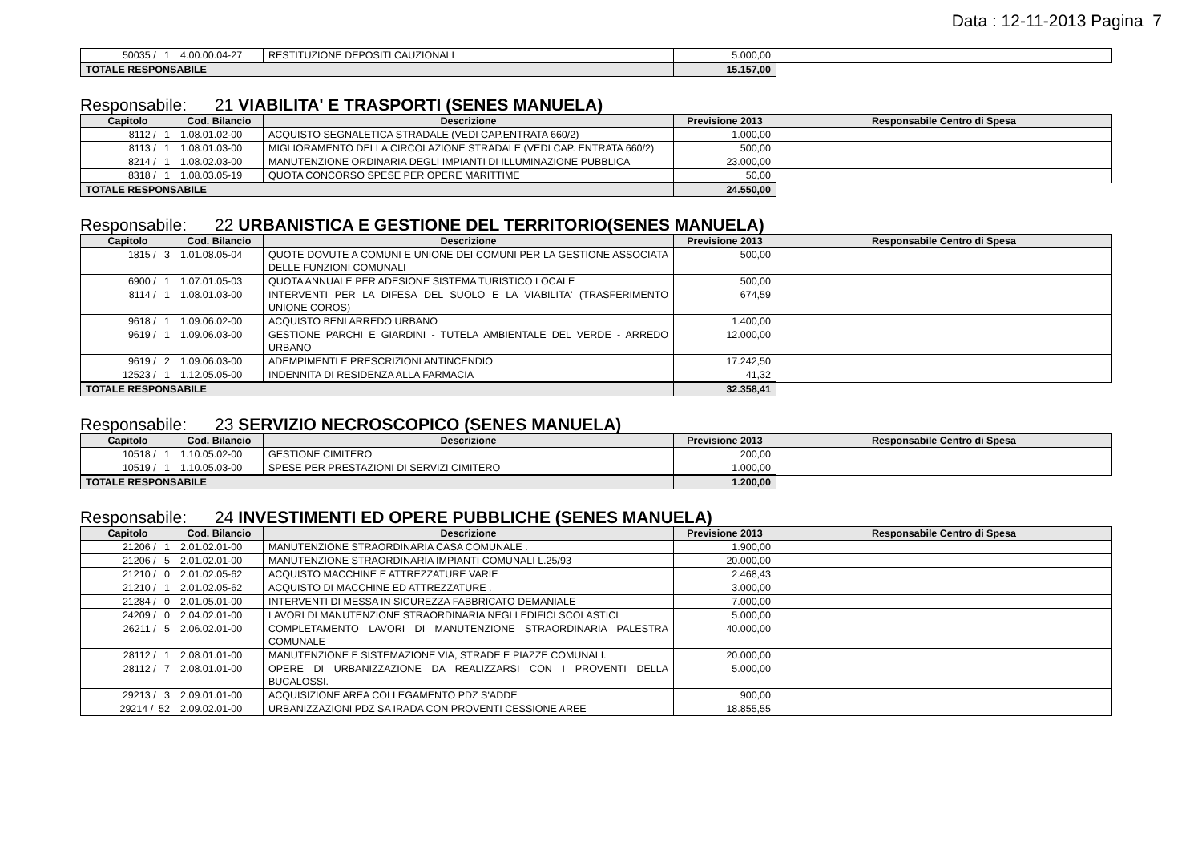Data : 12-11-2013 Pagina 7
| 50035 / 1 | 4.00.00.04-27 | RESTITUZIONE DEPOSITI CAUZIONALI | 5.000,00 | |
| TOTALE RESPONSABILE | | | 15.157,00 | |
Responsabile: 21 VIABILITA' E TRASPORTI (SENES MANUELA)
| Capitolo | Cod. Bilancio | Descrizione | Previsione 2013 | Responsabile Centro di Spesa |
| --- | --- | --- | --- | --- |
| 8112 / 1 | 1.08.01.02-00 | ACQUISTO SEGNALETICA STRADALE (VEDI CAP.ENTRATA 660/2) | 1.000,00 | |
| 8113 / 1 | 1.08.01.03-00 | MIGLIORAMENTO DELLA CIRCOLAZIONE STRADALE (VEDI CAP. ENTRATA 660/2) | 500,00 | |
| 8214 / 1 | 1.08.02.03-00 | MANUTENZIONE ORDINARIA DEGLI IMPIANTI DI ILLUMINAZIONE PUBBLICA | 23.000,00 | |
| 8318 / 1 | 1.08.03.05-19 | QUOTA CONCORSO SPESE PER OPERE MARITTIME | 50,00 | |
| TOTALE RESPONSABILE | | | 24.550,00 | |
Responsabile: 22 URBANISTICA E GESTIONE DEL TERRITORIO(SENES MANUELA)
| Capitolo | Cod. Bilancio | Descrizione | Previsione 2013 | Responsabile Centro di Spesa |
| --- | --- | --- | --- | --- |
| 1815 / 3 | 1.01.08.05-04 | QUOTE DOVUTE A COMUNI E UNIONE DEI COMUNI PER LA GESTIONE ASSOCIATA DELLE FUNZIONI COMUNALI | 500,00 | |
| 6900 / 1 | 1.07.01.05-03 | QUOTA ANNUALE PER ADESIONE SISTEMA TURISTICO LOCALE | 500,00 | |
| 8114 / 1 | 1.08.01.03-00 | INTERVENTI PER LA DIFESA DEL SUOLO E LA VIABILITA' (TRASFERIMENTO UNIONE COROS) | 674,59 | |
| 9618 / 1 | 1.09.06.02-00 | ACQUISTO BENI ARREDO URBANO | 1.400,00 | |
| 9619 / 1 | 1.09.06.03-00 | GESTIONE PARCHI E GIARDINI - TUTELA AMBIENTALE DEL VERDE - ARREDO URBANO | 12.000,00 | |
| 9619 / 2 | 1.09.06.03-00 | ADEMPIMENTI E PRESCRIZIONI ANTINCENDIO | 17.242,50 | |
| 12523 / 1 | 1.12.05.05-00 | INDENNITA DI RESIDENZA ALLA FARMACIA | 41,32 | |
| TOTALE RESPONSABILE | | | 32.358,41 | |
Responsabile: 23 SERVIZIO NECROSCOPICO (SENES MANUELA)
| Capitolo | Cod. Bilancio | Descrizione | Previsione 2013 | Responsabile Centro di Spesa |
| --- | --- | --- | --- | --- |
| 10518 / 1 | 1.10.05.02-00 | GESTIONE CIMITERO | 200,00 | |
| 10519 / 1 | 1.10.05.03-00 | SPESE PER PRESTAZIONI DI SERVIZI CIMITERO | 1.000,00 | |
| TOTALE RESPONSABILE | | | 1.200,00 | |
Responsabile: 24 INVESTIMENTI ED OPERE PUBBLICHE (SENES MANUELA)
| Capitolo | Cod. Bilancio | Descrizione | Previsione 2013 | Responsabile Centro di Spesa |
| --- | --- | --- | --- | --- |
| 21206 / 1 | 2.01.02.01-00 | MANUTENZIONE STRAORDINARIA CASA COMUNALE . | 1.900,00 | |
| 21206 / 5 | 2.01.02.01-00 | MANUTENZIONE STRAORDINARIA IMPIANTI COMUNALI L.25/93 | 20.000,00 | |
| 21210 / 0 | 2.01.02.05-62 | ACQUISTO MACCHINE E ATTREZZATURE VARIE | 2.468,43 | |
| 21210 / 1 | 2.01.02.05-62 | ACQUISTO DI MACCHINE ED ATTREZZATURE . | 3.000,00 | |
| 21284 / 0 | 2.01.05.01-00 | INTERVENTI DI MESSA IN SICUREZZA FABBRICATO DEMANIALE | 7.000,00 | |
| 24209 / 0 | 2.04.02.01-00 | LAVORI DI MANUTENZIONE STRAORDINARIA NEGLI EDIFICI SCOLASTICI | 5.000,00 | |
| 26211 / 5 | 2.06.02.01-00 | COMPLETAMENTO LAVORI DI MANUTENZIONE STRAORDINARIA PALESTRA COMUNALE | 40.000,00 | |
| 28112 / 1 | 2.08.01.01-00 | MANUTENZIONE E SISTEMAZIONE VIA, STRADE E PIAZZE COMUNALI. | 20.000,00 | |
| 28112 / 7 | 2.08.01.01-00 | OPERE DI URBANIZZAZIONE DA REALIZZARSI CON I PROVENTI DELLA BUCALOSSI. | 5.000,00 | |
| 29213 / 3 | 2.09.01.01-00 | ACQUISIZIONE AREA COLLEGAMENTO PDZ S'ADDE | 900,00 | |
| 29214 / 52 | 2.09.02.01-00 | URBANIZZAZIONI PDZ SA IRADA CON PROVENTI CESSIONE AREE | 18.855,55 | |